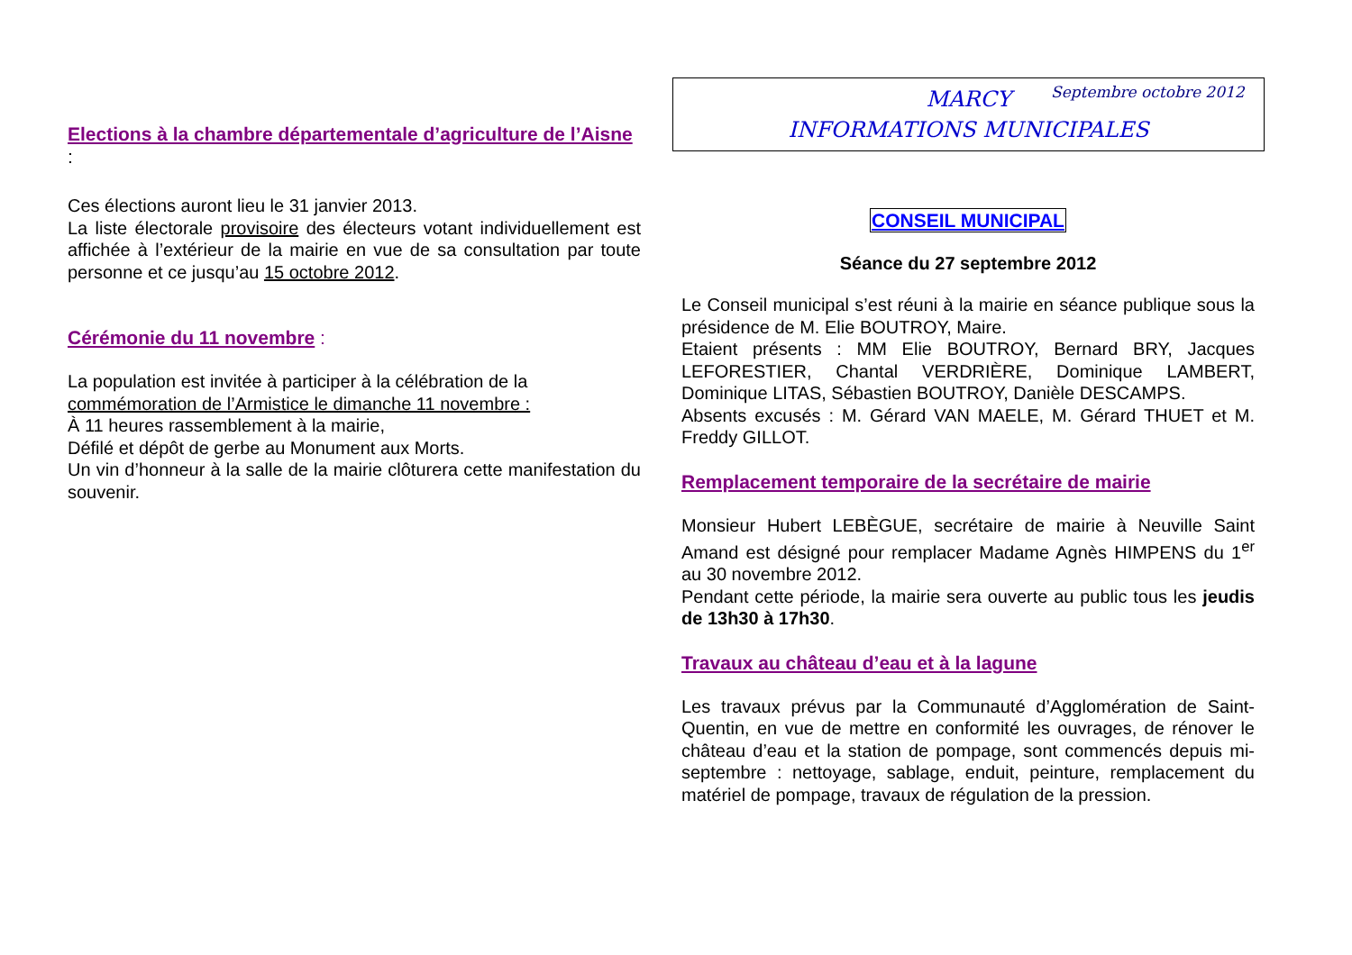Septembre octobre 2012
Elections à la chambre départementale d’agriculture de l’Aisne :
Ces élections auront lieu le 31 janvier 2013.
La liste électorale provisoire des électeurs votant individuellement est affichée à l’extérieur de la mairie en vue de sa consultation par toute personne et ce jusqu’au 15 octobre 2012.
Cérémonie du 11 novembre :
La population est invitée à participer à la célébration de la
commémoration de l’Armistice le dimanche 11 novembre :
À 11 heures rassemblement à la mairie,
Défilé et dépôt de gerbe au Monument aux Morts.
Un vin d’honneur à la salle de la mairie clôturera cette manifestation du souvenir.
MARCY
INFORMATIONS MUNICIPALES
CONSEIL MUNICIPAL
Séance du 27 septembre 2012
Le Conseil municipal s’est réuni à la mairie en séance publique sous la présidence de M. Elie BOUTROY, Maire.
Etaient présents : MM Elie BOUTROY, Bernard BRY, Jacques LEFORESTIER, Chantal VERDRIÈRE, Dominique LAMBERT, Dominique LITAS, Sébastien BOUTROY, Danièle DESCAMPS.
Absents excusés : M. Gérard VAN MAELE, M. Gérard THUET et M. Freddy GILLOT.
Remplacement temporaire de la secrétaire de mairie
Monsieur Hubert LEBÈGUE, secrétaire de mairie à Neuville Saint Amand est désigné pour remplacer Madame Agnès HIMPENS du 1<sup>er</sup> au 30 novembre 2012.
Pendant cette période, la mairie sera ouverte au public tous les jeudis de 13h30 à 17h30.
Travaux au château d’eau et à la lagune
Les travaux prévus par la Communauté d’Agglomération de Saint-Quentin, en vue de mettre en conformité les ouvrages, de rénover le château d’eau et la station de pompage, sont commencés depuis mi-septembre : nettoyage, sablage, enduit, peinture, remplacement du matériel de pompage, travaux de régulation de la pression.